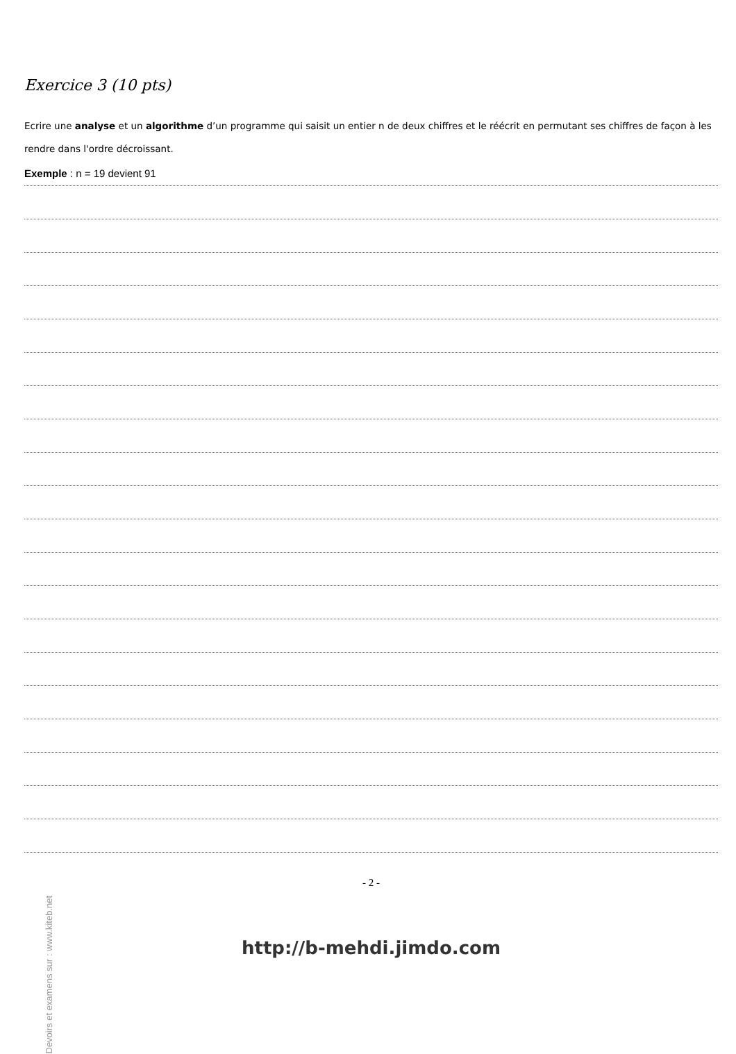Exercice 3 (10 pts)
Ecrire une analyse et un algorithme d’un programme qui saisit un entier n de deux chiffres et le réécrit en permutant ses chiffres de façon à les rendre dans l'ordre décroissant.
Exemple : n = 19 devient 91
- 2 -
http://b-mehdi.jimdo.com
Devoirs et examens sur : www.kiteb.net